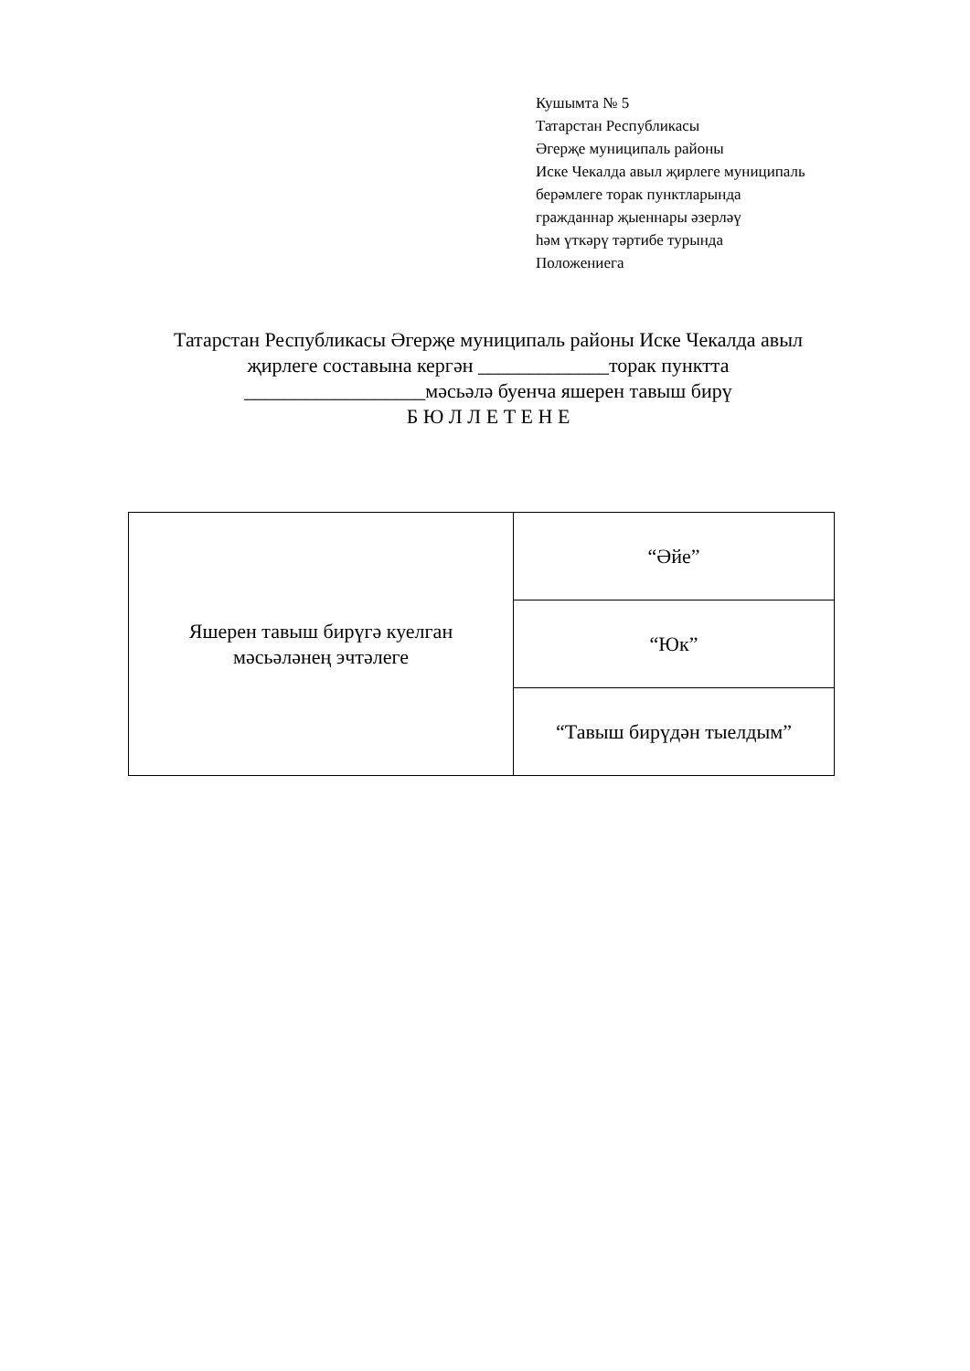Кушымта № 5
Татарстан Республикасы
Әгерҗе муниципаль районы
Иске Чекалда авыл җирлеге муниципаль
берәмлеге торак пунктларында
гражданнар җыеннары әзерләү
һәм үткәрү тәртибе турында
Положениега
Татарстан Республикасы Әгерҗе муниципаль районы Иске Чекалда авыл
җирлеге составына кергән _____________торак пунктта
__________________мәсьәлә буенча яшерен тавыш бирү
Б Ю Л Л Е Т Е Н Е
| Яшерен тавыш бирүгә куелган мәсьәләнең эчтәлеге | “Әйе” |
| | “Юк” |
| | “Тавыш бирүдән тыелдым” |